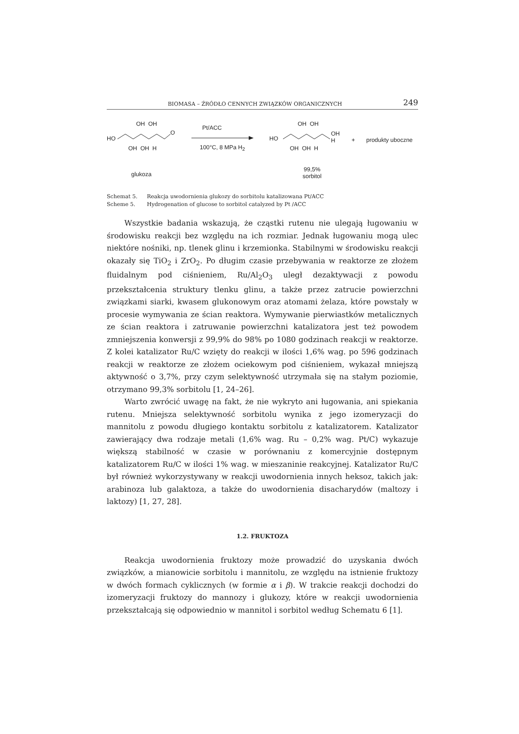BIOMASA – ŹRÓDŁO CENNYCH ZWIĄZKÓW ORGANICZNYCH
249
HO
OH OH
O
OH OH H
glukoza
Pt/ACC
100°C, 8 MPa H<sub>2</sub>
HO
OH OH
OH
H
OH OH H
+ produkty uboczne
99,5%
sorbitol
Schemat 5. Reakcja uwodornienia glukozy do sorbitolu katalizowana Pt/ACC
Scheme 5. Hydrogenation of glucose to sorbitol catalyzed by Pt /ACC
Wszystkie badania wskazują, że cząstki rutenu nie ulegają ługowaniu w środowisku reakcji bez względu na ich rozmiar. Jednak ługowaniu mogą ulec niektóre nośniki, np. tlenek glinu i krzemionka. Stabilnymi w środowisku reakcji okazały się TiO<sub>2</sub> i ZrO<sub>2</sub>. Po długim czasie przebywania w reaktorze ze złożem fluidalnym pod ciśnieniem, Ru/Al<sub>2</sub>O<sub>3</sub> uległ dezaktywacji z powodu przekształcenia struktury tlenku glinu, a także przez zatrucie powierzchni związkami siarki, kwasem glukonowym oraz atomami żelaza, które powstały w procesie wymywania ze ścian reaktora. Wymywanie pierwiastków metalicznych ze ścian reaktora i zatruwanie powierzchni katalizatora jest też powodem zmniejszenia konwersji z 99,9% do 98% po 1080 godzinach reakcji w reaktorze. Z kolei katalizator Ru/C wzięty do reakcji w ilości 1,6% wag. po 596 godzinach reakcji w reaktorze ze złożem ociekowym pod ciśnieniem, wykazał mniejszą aktywność o 3,7%, przy czym selektywność utrzymała się na stałym poziomie, otrzymano 99,3% sorbitolu [1, 24–26].
Warto zwrócić uwagę na fakt, że nie wykryto ani ługowania, ani spiekania rutenu. Mniejsza selektywność sorbitolu wynika z jego izomeryzacji do mannitolu z powodu długiego kontaktu sorbitolu z katalizatorem. Katalizator zawierający dwa rodzaje metali (1,6% wag. Ru – 0,2% wag. Pt/C) wykazuje większą stabilność w czasie w porównaniu z komercyjnie dostępnym katalizatorem Ru/C w ilości 1% wag. w mieszaninie reakcyjnej. Katalizator Ru/C był również wykorzystywany w reakcji uwodornienia innych heksoz, takich jak: arabinoza lub galaktoza, a także do uwodornienia disacharydów (maltozy i laktozy) [1, 27, 28].
1.2. FRUKTOZA
Reakcja uwodornienia fruktozy może prowadzić do uzyskania dwóch związków, a mianowicie sorbitolu i mannitolu, ze względu na istnienie fruktozy w dwóch formach cyklicznych (w formie α i β). W trakcie reakcji dochodzi do izomeryzacji fruktozy do mannozy i glukozy, które w reakcji uwodornienia przekształcają się odpowiednio w mannitol i sorbitol według Schematu 6 [1].